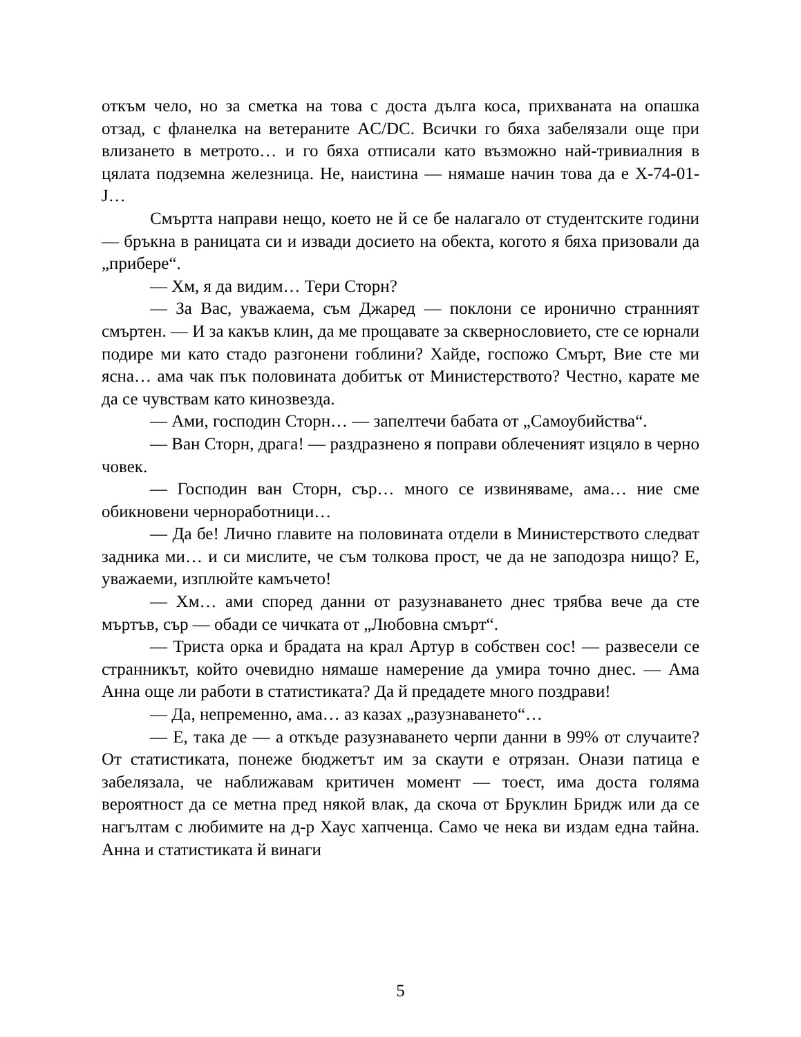откъм чело, но за сметка на това с доста дълга коса, прихваната на опашка отзад, с фланелка на ветераните AC/DC. Всички го бяха забелязали още при влизането в метрото… и го бяха отписали като възможно най-тривиалния в цялата подземна железница. Не, наистина — нямаше начин това да е X-74-01-J…
Смъртта направи нещо, което не й се бе налагало от студентските години — бръкна в раницата си и извади досието на обекта, когото я бяха призовали да „прибере“.
— Хм, я да видим… Тери Сторн?
— За Вас, уважаема, съм Джаред — поклони се иронично странният смъртен. — И за какъв клин, да ме прощавате за сквернословието, сте се юрнали подире ми като стадо разгонени гоблини? Хайде, госпожо Смърт, Вие сте ми ясна… ама чак пък половината добитък от Министерството? Честно, карате ме да се чувствам като кинозвезда.
— Ами, господин Сторн… — запелтечи бабата от „Самоубийства“.
— Ван Сторн, драга! — раздразнено я поправи облеченият изцяло в черно човек.
— Господин ван Сторн, сър… много се извиняваме, ама… ние сме обикновени черноработници…
— Да бе! Лично главите на половината отдели в Министерството следват задника ми… и си мислите, че съм толкова прост, че да не заподозра нищо? Е, уважаеми, изплюйте камъчето!
— Хм… ами според данни от разузнаването днес трябва вече да сте мъртъв, сър — обади се чичката от „Любовна смърт“.
— Триста орка и брадата на крал Артур в собствен сос! — развесели се странникът, който очевидно нямаше намерение да умира точно днес. — Ама Анна още ли работи в статистиката? Да й предадете много поздрави!
— Да, непременно, ама… аз казах „разузнаването“…
— Е, така де — а откъде разузнаването черпи данни в 99% от случаите? От статистиката, понеже бюджетът им за скаути е отрязан. Онази патица е забелязала, че наближавам критичен момент — тоест, има доста голяма вероятност да се метна пред някой влак, да скоча от Бруклин Бридж или да се нагълтам с любимите на д-р Хаус хапченца. Само че нека ви издам една тайна. Анна и статистиката й винаги
5